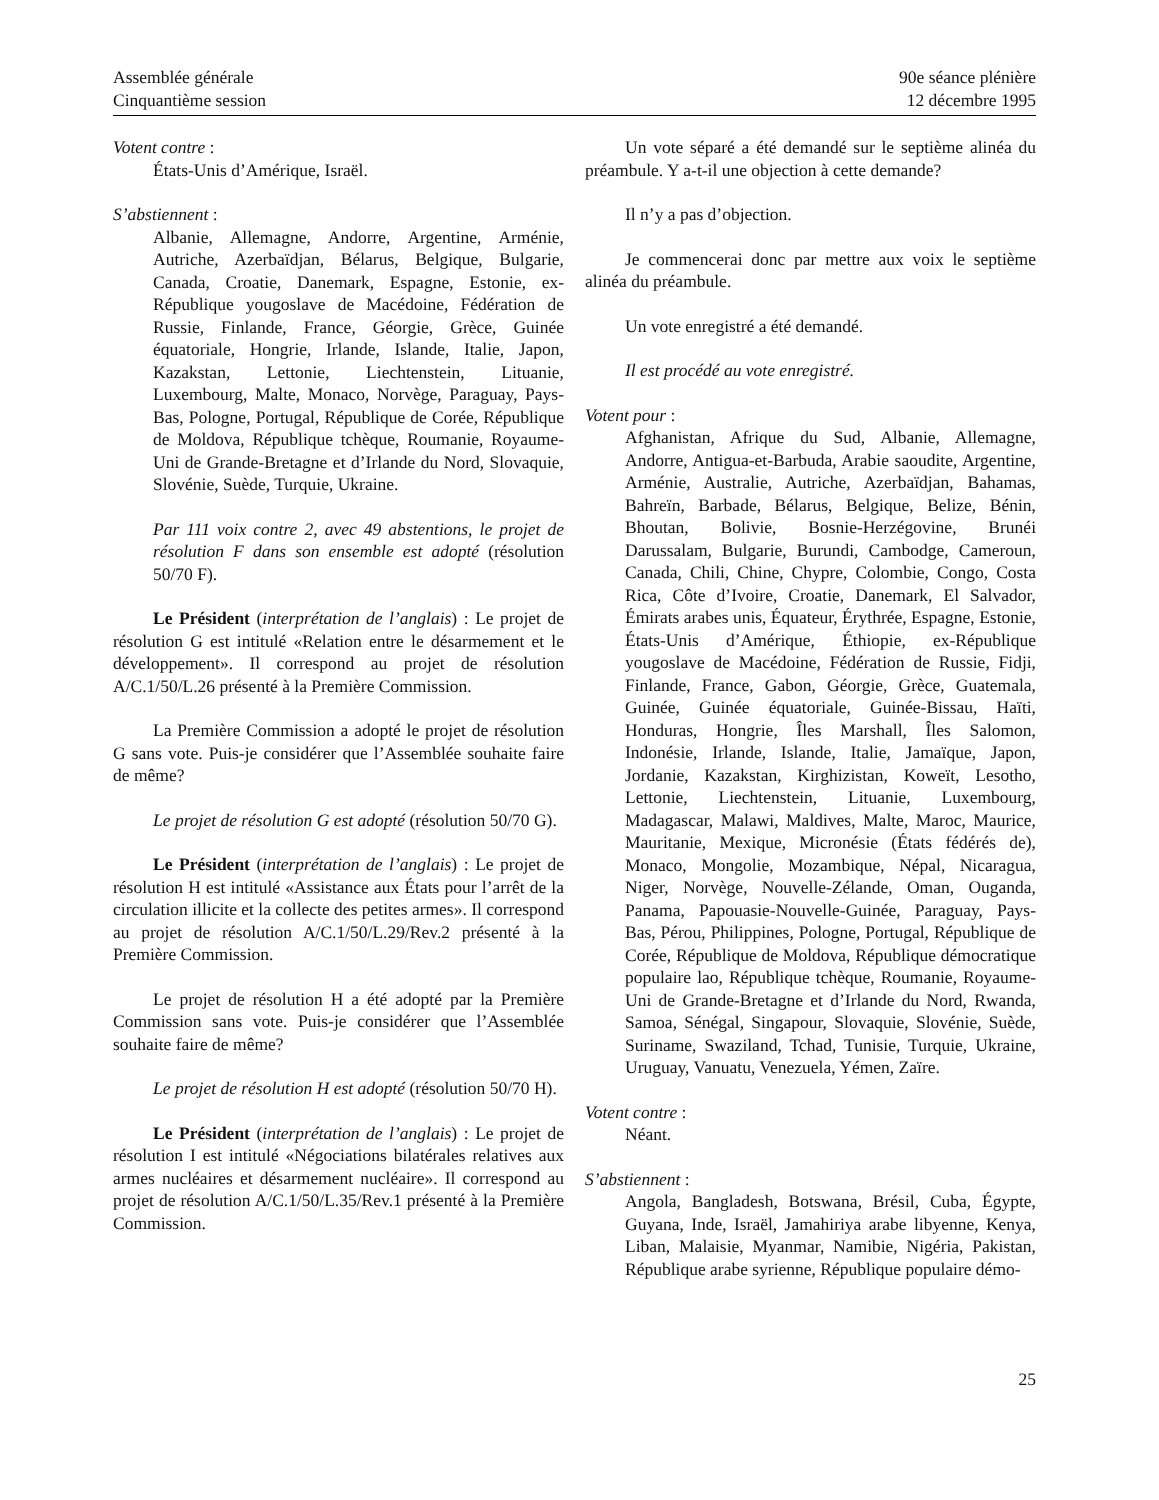Assemblée générale
Cinquantième session
90e séance plénière
12 décembre 1995
Votent contre :
États-Unis d’Amérique, Israël.
S’abstiennent :
Albanie, Allemagne, Andorre, Argentine, Arménie, Autriche, Azerbaïdjan, Bélarus, Belgique, Bulgarie, Canada, Croatie, Danemark, Espagne, Estonie, ex-République yougoslave de Macédoine, Fédération de Russie, Finlande, France, Géorgie, Grèce, Guinée équatoriale, Hongrie, Irlande, Islande, Italie, Japon, Kazakstan, Lettonie, Liechtenstein, Lituanie, Luxembourg, Malte, Monaco, Norvège, Paraguay, Pays-Bas, Pologne, Portugal, République de Corée, République de Moldova, République tchèque, Roumanie, Royaume-Uni de Grande-Bretagne et d’Irlande du Nord, Slovaquie, Slovénie, Suède, Turquie, Ukraine.
Par 111 voix contre 2, avec 49 abstentions, le projet de résolution F dans son ensemble est adopté (résolution 50/70 F).
Le Président (interprétation de l’anglais) : Le projet de résolution G est intitulé «Relation entre le désarmement et le développement». Il correspond au projet de résolution A/C.1/50/L.26 présenté à la Première Commission.
La Première Commission a adopté le projet de résolution G sans vote. Puis-je considérer que l’Assemblée souhaite faire de même?
Le projet de résolution G est adopté (résolution 50/70 G).
Le Président (interprétation de l’anglais) : Le projet de résolution H est intitulé «Assistance aux États pour l’arrêt de la circulation illicite et la collecte des petites armes». Il correspond au projet de résolution A/C.1/50/L.29/Rev.2 présenté à la Première Commission.
Le projet de résolution H a été adopté par la Première Commission sans vote. Puis-je considérer que l’Assemblée souhaite faire de même?
Le projet de résolution H est adopté (résolution 50/70 H).
Le Président (interprétation de l’anglais) : Le projet de résolution I est intitulé «Négociations bilatérales relatives aux armes nucléaires et désarmement nucléaire». Il correspond au projet de résolution A/C.1/50/L.35/Rev.1 présenté à la Première Commission.
Un vote séparé a été demandé sur le septième alinéa du préambule. Y a-t-il une objection à cette demande?
Il n’y a pas d’objection.
Je commencerai donc par mettre aux voix le septième alinéa du préambule.
Un vote enregistré a été demandé.
Il est procédé au vote enregistré.
Votent pour :
Afghanistan, Afrique du Sud, Albanie, Allemagne, Andorre, Antigua-et-Barbuda, Arabie saoudite, Argentine, Arménie, Australie, Autriche, Azerbaïdjan, Bahamas, Bahreïn, Barbade, Bélarus, Belgique, Belize, Bénin, Bhoutan, Bolivie, Bosnie-Herzégovine, Brunéi Darussalam, Bulgarie, Burundi, Cambodge, Cameroun, Canada, Chili, Chine, Chypre, Colombie, Congo, Costa Rica, Côte d’Ivoire, Croatie, Danemark, El Salvador, Émirats arabes unis, Équateur, Érythrée, Espagne, Estonie, États-Unis d’Amérique, Éthiopie, ex-République yougoslave de Macédoine, Fédération de Russie, Fidji, Finlande, France, Gabon, Géorgie, Grèce, Guatemala, Guinée, Guinée équatoriale, Guinée-Bissau, Haïti, Honduras, Hongrie, Îles Marshall, Îles Salomon, Indonésie, Irlande, Islande, Italie, Jamaïque, Japon, Jordanie, Kazakstan, Kirghizistan, Koweït, Lesotho, Lettonie, Liechtenstein, Lituanie, Luxembourg, Madagascar, Malawi, Maldives, Malte, Maroc, Maurice, Mauritanie, Mexique, Micronésie (États fédérés de), Monaco, Mongolie, Mozambique, Népal, Nicaragua, Niger, Norvège, Nouvelle-Zélande, Oman, Ouganda, Panama, Papouasie-Nouvelle-Guinée, Paraguay, Pays-Bas, Pérou, Philippines, Pologne, Portugal, République de Corée, République de Moldova, République démocratique populaire lao, République tchèque, Roumanie, Royaume-Uni de Grande-Bretagne et d’Irlande du Nord, Rwanda, Samoa, Sénégal, Singapour, Slovaquie, Slovénie, Suède, Suriname, Swaziland, Tchad, Tunisie, Turquie, Ukraine, Uruguay, Vanuatu, Venezuela, Yémen, Zaïre.
Votent contre :
Néant.
S’abstiennent :
Angola, Bangladesh, Botswana, Brésil, Cuba, Égypte, Guyana, Inde, Israël, Jamahiriya arabe libyenne, Kenya, Liban, Malaisie, Myanmar, Namibie, Nigéria, Pakistan, République arabe syrienne, République populaire démo-
25